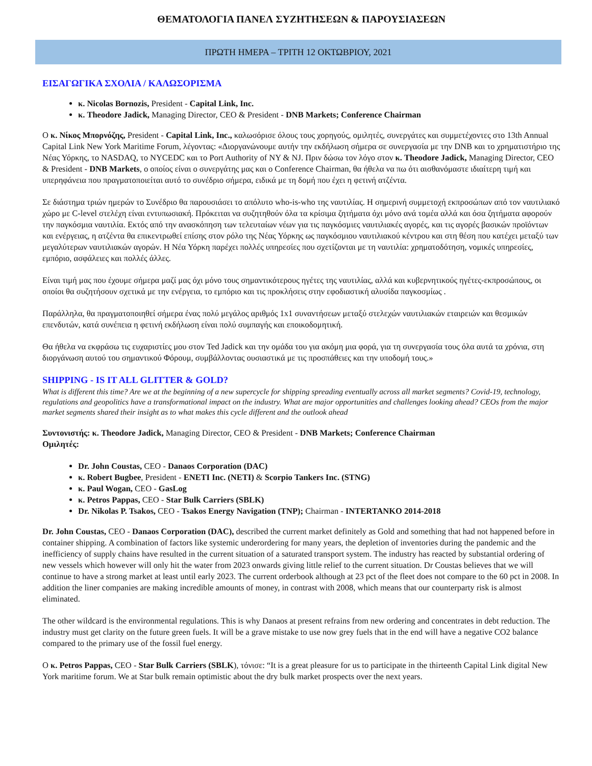ΘΕΜΑΤΟΛΟΓΙΑ ΠΑΝΕΛ ΣΥΖΗΤΗΣΕΩΝ & ΠΑΡΟΥΣΙΑΣΕΩΝ
ΠΡΩΤΗ ΗΜΕΡΑ – ΤΡΙΤΗ 12 ΟΚΤΩΒΡΙΟΥ, 2021
ΕΙΣΑΓΩΓΙΚΑ ΣΧΟΛΙΑ / ΚΑΛΩΣΟΡΙΣΜΑ
κ. Nicolas Bornozis, President - Capital Link, Inc.
κ. Theodore Jadick, Managing Director, CEO & President - DNB Markets; Conference Chairman
Ο κ. Νίκος Μπορνόζης, President - Capital Link, Inc., καλωσόρισε όλους τους χορηγούς, ομιλητές, συνεργάτες και συμμετέχοντες στο 13th Annual Capital Link New York Maritime Forum, λέγοντας: «Διοργανώνουμε αυτήν την εκδήλωση σήμερα σε συνεργασία με την DNB και το χρηματιστήριο της Νέας Υόρκης, το NASDAQ, το NYCEDC και το Port Authority of NY & NJ. Πριν δώσω τον λόγο στον κ. Theodore Jadick, Managing Director, CEO & President - DNB Markets, ο οποίος είναι ο συνεργάτης μας και ο Conference Chairman, θα ήθελα να πω ότι αισθανόμαστε ιδιαίτερη τιμή και υπερηφάνεια που πραγματοποιείται αυτό το συνέδριο σήμερα, ειδικά με τη δομή που έχει η φετινή ατζέντα.
Σε διάστημα τριών ημερών το Συνέδριο θα παρουσιάσει το απόλυτο who-is-who της ναυτιλίας. Η σημερινή συμμετοχή εκπροσώπων από τον ναυτιλιακό χώρο με C-level στελέχη είναι εντυπωσιακή. Πρόκειται να συζητηθούν όλα τα κρίσιμα ζητήματα όχι μόνο ανά τομέα αλλά και όσα ζητήματα αφορούν την παγκόσμια ναυτιλία. Εκτός από την ανασκόπηση των τελευταίων νέων για τις παγκόσμιες ναυτιλιακές αγορές, και τις αγορές βασικών προϊόντων και ενέργειας, η ατζέντα θα επικεντρωθεί επίσης στον ρόλο της Νέας Υόρκης ως παγκόσμιου ναυτιλιακού κέντρου και στη θέση που κατέχει μεταξύ των μεγαλύτερων ναυτιλιακών αγορών. Η Νέα Υόρκη παρέχει πολλές υπηρεσίες που σχετίζονται με τη ναυτιλία: χρηματοδότηση, νομικές υπηρεσίες, εμπόριο, ασφάλειες και πολλές άλλες.
Είναι τιμή μας που έχουμε σήμερα μαζί μας όχι μόνο τους σημαντικότερους ηγέτες της ναυτιλίας, αλλά και κυβερνητικούς ηγέτες-εκπροσώπους, οι οποίοι θα συζητήσουν σχετικά με την ενέργεια, το εμπόριο και τις προκλήσεις στην εφοδιαστική αλυσίδα παγκοσμίως .
Παράλληλα, θα πραγματοποιηθεί σήμερα ένας πολύ μεγάλος αριθμός 1x1 συναντήσεων μεταξύ στελεχών ναυτιλιακών εταιρειών και θεσμικών επενδυτών, κατά συνέπεια η φετινή εκδήλωση είναι πολύ συμπαγής και εποικοδομητική.
Θα ήθελα να εκφράσω τις ευχαριστίες μου στον Ted Jadick και την ομάδα του για ακόμη μια φορά, για τη συνεργασία τους όλα αυτά τα χρόνια, στη διοργάνωση αυτού του σημαντικού Φόρουμ, συμβάλλοντας ουσιαστικά με τις προσπάθειες και την υποδομή τους.»
SHIPPING - IS IT ALL GLITTER & GOLD?
What is different this time? Are we at the beginning of a new supercycle for shipping spreading eventually across all market segments? Covid-19, technology, regulations and geopolitics have a transformational impact on the industry. What are major opportunities and challenges looking ahead? CEOs from the major market segments shared their insight as to what makes this cycle different and the outlook ahead
Συντονιστής: κ. Theodore Jadick, Managing Director, CEO & President - DNB Markets; Conference Chairman
Ομιλητές:
Dr. John Coustas, CEO - Danaos Corporation (DAC)
κ. Robert Bugbee, President - ENETI Inc. (NETI) & Scorpio Tankers Inc. (STNG)
κ. Paul Wogan, CEO - GasLog
κ. Petros Pappas, CEO - Star Bulk Carriers (SBLK)
Dr. Nikolas P. Tsakos, CEO - Tsakos Energy Navigation (TNP); Chairman - INTERTANKO 2014-2018
Dr. John Coustas, CEO - Danaos Corporation (DAC), described the current market definitely as Gold and something that had not happened before in container shipping. A combination of factors like systemic underordering for many years, the depletion of inventories during the pandemic and the inefficiency of supply chains have resulted in the current situation of a saturated transport system. The industry has reacted by substantial ordering of new vessels which however will only hit the water from 2023 onwards giving little relief to the current situation. Dr Coustas believes that we will continue to have a strong market at least until early 2023. The current orderbook although at 23 pct of the fleet does not compare to the 60 pct in 2008. In addition the liner companies are making incredible amounts of money, in contrast with 2008, which means that our counterparty risk is almost eliminated.
The other wildcard is the environmental regulations. This is why Danaos at present refrains from new ordering and concentrates in debt reduction. The industry must get clarity on the future green fuels. It will be a grave mistake to use now grey fuels that in the end will have a negative CO2 balance compared to the primary use of the fossil fuel energy.
Ο κ. Petros Pappas, CEO - Star Bulk Carriers (SBLK), τόνισε: “It is a great pleasure for us to participate in the thirteenth Capital Link digital New York maritime forum. We at Star bulk remain optimistic about the dry bulk market prospects over the next years.